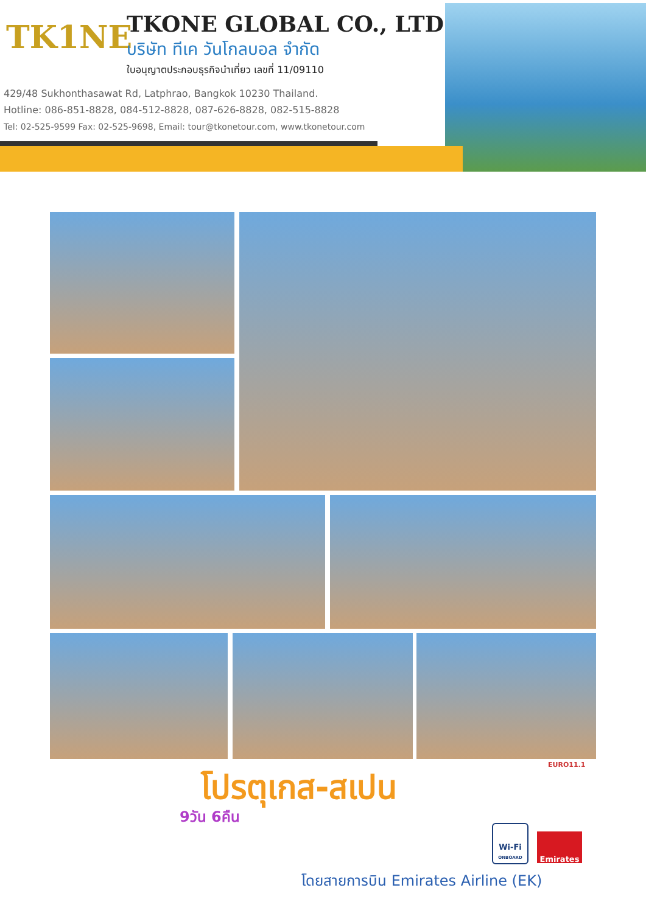TK1NE
TKONE GLOBAL CO., LTD
บริษัท ทีเค วันโกลบอล จำกัด
ใบอนุญาตประกอบธุรกิจนำเที่ยว เลขที่ 11/09110
429/48 Sukhonthasawat Rd, Latphrao, Bangkok 10230 Thailand.
Hotline: 086-851-8828, 084-512-8828, 087-626-8828, 082-515-8828
Tel: 02-525-9599 Fax: 02-525-9698, Email: tour@tkonetour.com, www.tkonetour.com
EURO11.1
โปรตุเกส-สเปน
9วัน 6คืน
Wi-Fi
ONBOARD
Emirates
โดยสายการบิน Emirates Airline (EK)